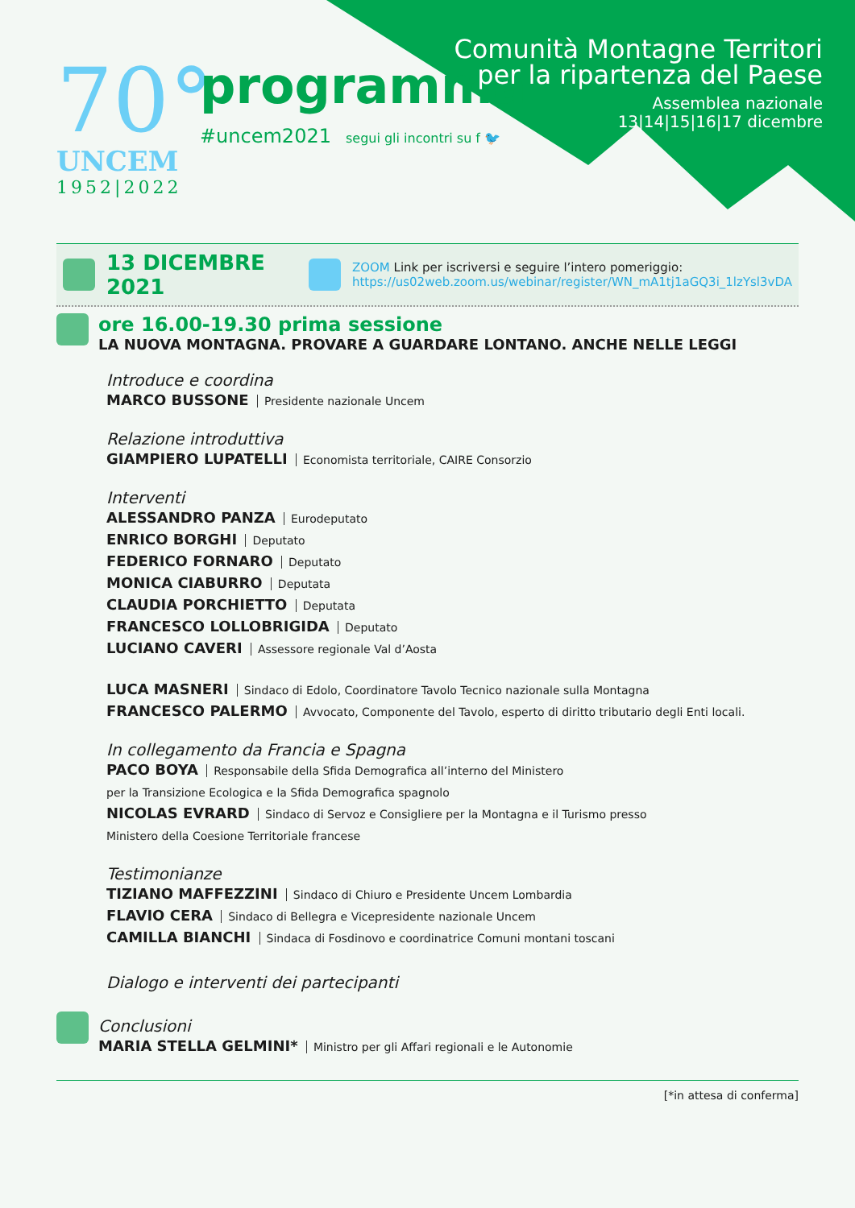70°
UNCEM
1952|2022
programma
#uncem2021 segui gli incontri su f 🐦
Comunità Montagne Territori
per la ripartenza del Paese
Assemblea nazionale
13|14|15|16|17 dicembre
13 DICEMBRE 2021
ZOOM Link per iscriversi e seguire l’intero pomeriggio:
https://us02web.zoom.us/webinar/register/WN_mA1tj1aGQ3i_1lzYsl3vDA
ore 16.00-19.30 prima sessione
LA NUOVA MONTAGNA. PROVARE A GUARDARE LONTANO. ANCHE NELLE LEGGI
Introduce e coordina
MARCO BUSSONE Presidente nazionale Uncem
Relazione introduttiva
GIAMPIERO LUPATELLI Economista territoriale, CAIRE Consorzio
Interventi
ALESSANDRO PANZA Eurodeputato
ENRICO BORGHI Deputato
FEDERICO FORNARO Deputato
MONICA CIABURRO Deputata
CLAUDIA PORCHIETTO Deputata
FRANCESCO LOLLOBRIGIDA Deputato
LUCIANO CAVERI Assessore regionale Val d’Aosta
LUCA MASNERI Sindaco di Edolo, Coordinatore Tavolo Tecnico nazionale sulla Montagna
FRANCESCO PALERMO Avvocato, Componente del Tavolo, esperto di diritto tributario degli Enti locali.
In collegamento da Francia e Spagna
PACO BOYA Responsabile della Sfida Demografica all’interno del Ministero
per la Transizione Ecologica e la Sfida Demografica spagnolo
NICOLAS EVRARD Sindaco di Servoz e Consigliere per la Montagna e il Turismo presso
Ministero della Coesione Territoriale francese
Testimonianze
TIZIANO MAFFEZZINI Sindaco di Chiuro e Presidente Uncem Lombardia
FLAVIO CERA Sindaco di Bellegra e Vicepresidente nazionale Uncem
CAMILLA BIANCHI Sindaca di Fosdinovo e coordinatrice Comuni montani toscani
Dialogo e interventi dei partecipanti
Conclusioni
MARIA STELLA GELMINI* Ministro per gli Affari regionali e le Autonomie
[*in attesa di conferma]